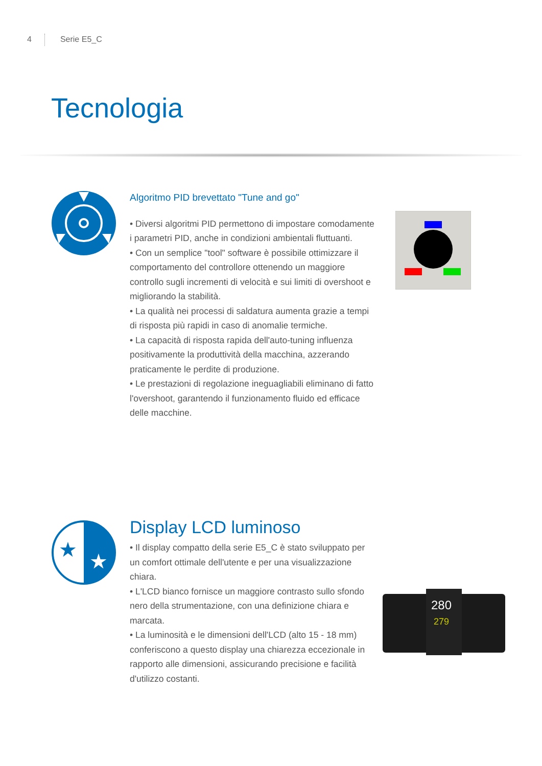4 Serie E5_C
Tecnologia
Algoritmo PID brevettato "Tune and go"
• Diversi algoritmi PID permettono di impostare comodamente i parametri PID, anche in condizioni ambientali fluttuanti.
• Con un semplice "tool" software è possibile ottimizzare il comportamento del controllore ottenendo un maggiore controllo sugli incrementi di velocità e sui limiti di overshoot e migliorando la stabilità.
• La qualità nei processi di saldatura aumenta grazie a tempi di risposta più rapidi in caso di anomalie termiche.
• La capacità di risposta rapida dell'auto-tuning influenza positivamente la produttività della macchina, azzerando praticamente le perdite di produzione.
• Le prestazioni di regolazione ineguagliabili eliminano di fatto l'overshoot, garantendo il funzionamento fluido ed efficace delle macchine.
★
★
Display LCD luminoso
• Il display compatto della serie E5_C è stato sviluppato per un comfort ottimale dell'utente e per una visualizzazione chiara.
• L'LCD bianco fornisce un maggiore contrasto sullo sfondo nero della strumentazione, con una definizione chiara e marcata.
• La luminosità e le dimensioni dell'LCD (alto 15 - 18 mm) conferiscono a questo display una chiarezza eccezionale in rapporto alle dimensioni, assicurando precisione e facilità d'utilizzo costanti.
280
279